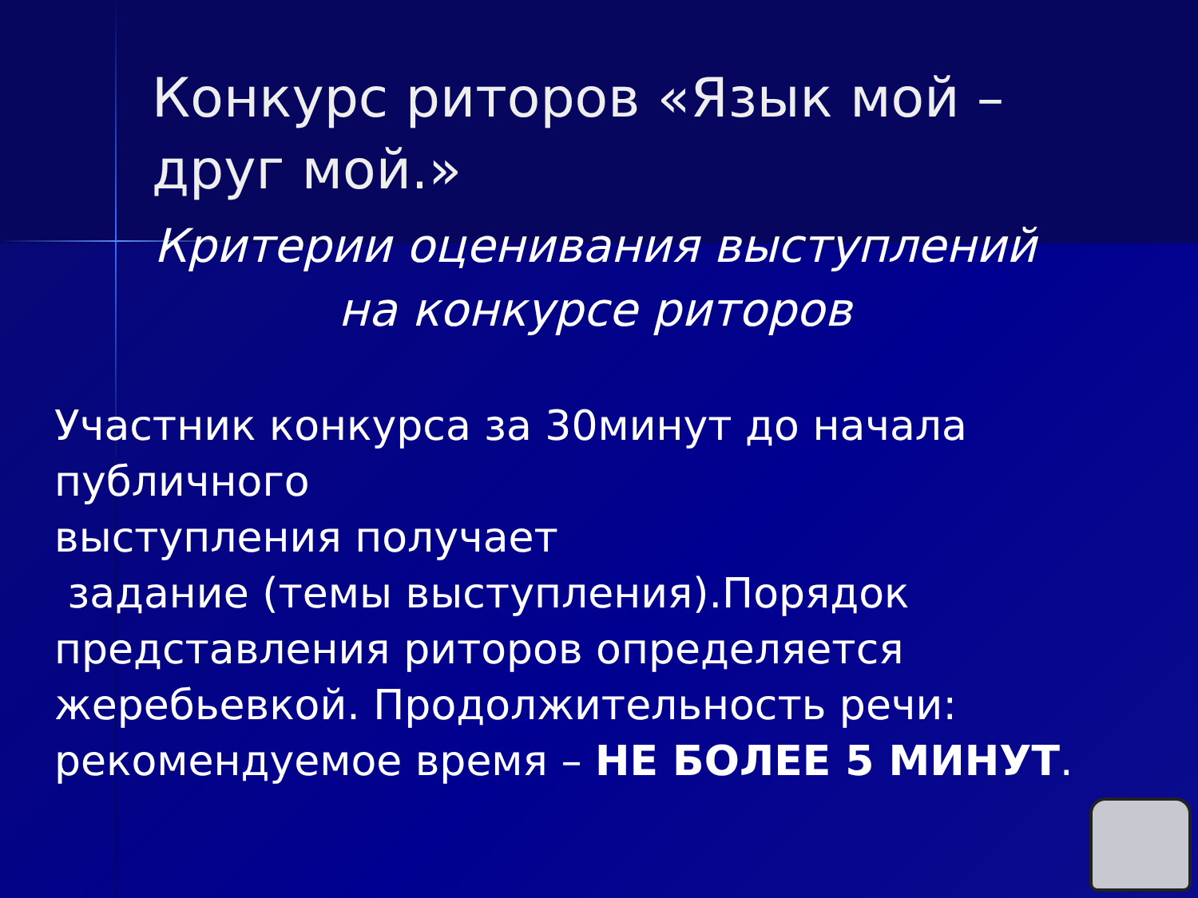Конкурс риторов «Язык мой – друг мой.»
Критерии оценивания выступлений на конкурсе риторов
Участник конкурса за 30минут до начала публичного
выступления получает
задание (темы выступления).Порядок представления риторов определяется жеребьевкой. Продолжительность речи: рекомендуемое время – НЕ БОЛЕЕ 5 МИНУТ.